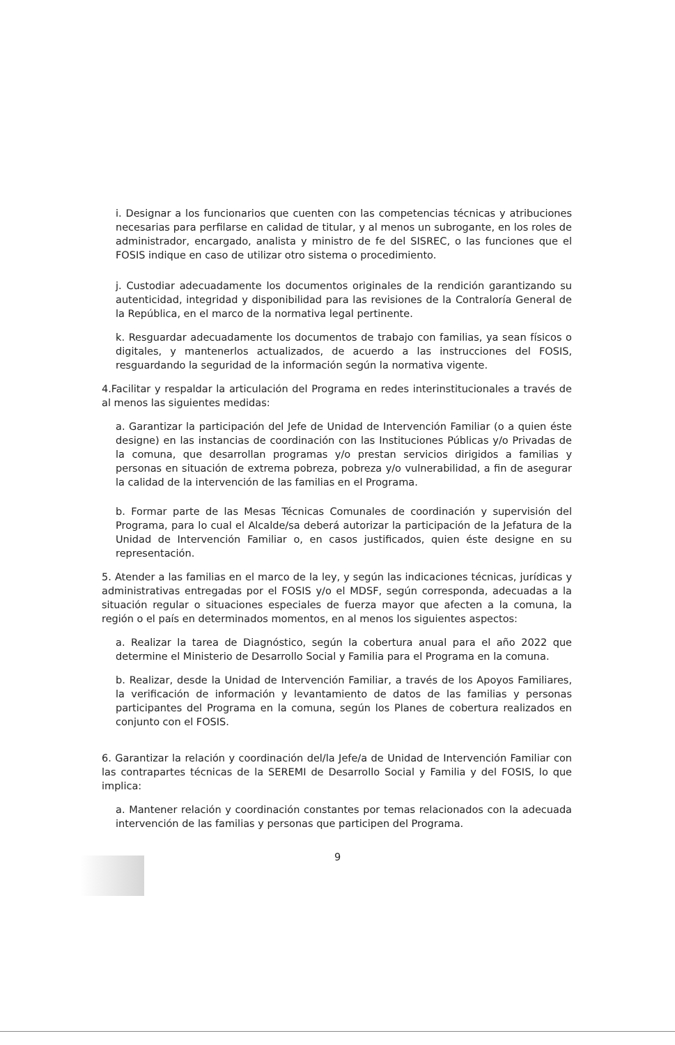i. Designar a los funcionarios que cuenten con las competencias técnicas y atribuciones necesarias para perfilarse en calidad de titular, y al menos un subrogante, en los roles de administrador, encargado, analista y ministro de fe del SISREC, o las funciones que el FOSIS indique en caso de utilizar otro sistema o procedimiento.
j. Custodiar adecuadamente los documentos originales de la rendición garantizando su autenticidad, integridad y disponibilidad para las revisiones de la Contraloría General de la República, en el marco de la normativa legal pertinente.
k. Resguardar adecuadamente los documentos de trabajo con familias, ya sean físicos o digitales, y mantenerlos actualizados, de acuerdo a las instrucciones del FOSIS, resguardando la seguridad de la información según la normativa vigente.
4.Facilitar y respaldar la articulación del Programa en redes interinstitucionales a través de al menos las siguientes medidas:
a. Garantizar la participación del Jefe de Unidad de Intervención Familiar (o a quien éste designe) en las instancias de coordinación con las Instituciones Públicas y/o Privadas de la comuna, que desarrollan programas y/o prestan servicios dirigidos a familias y personas en situación de extrema pobreza, pobreza y/o vulnerabilidad, a fin de asegurar la calidad de la intervención de las familias en el Programa.
b. Formar parte de las Mesas Técnicas Comunales de coordinación y supervisión del Programa, para lo cual el Alcalde/sa deberá autorizar la participación de la Jefatura de la Unidad de Intervención Familiar o, en casos justificados, quien éste designe en su representación.
5. Atender a las familias en el marco de la ley, y según las indicaciones técnicas, jurídicas y administrativas entregadas por el FOSIS y/o el MDSF, según corresponda, adecuadas a la situación regular o situaciones especiales de fuerza mayor que afecten a la comuna, la región o el país en determinados momentos, en al menos los siguientes aspectos:
a. Realizar la tarea de Diagnóstico, según la cobertura anual para el año 2022 que determine el Ministerio de Desarrollo Social y Familia para el Programa en la comuna.
b. Realizar, desde la Unidad de Intervención Familiar, a través de los Apoyos Familiares, la verificación de información y levantamiento de datos de las familias y personas participantes del Programa en la comuna, según los Planes de cobertura realizados en conjunto con el FOSIS.
6. Garantizar la relación y coordinación del/la Jefe/a de Unidad de Intervención Familiar con las contrapartes técnicas de la SEREMI de Desarrollo Social y Familia y del FOSIS, lo que implica:
a. Mantener relación y coordinación constantes por temas relacionados con la adecuada intervención de las familias y personas que participen del Programa.
9